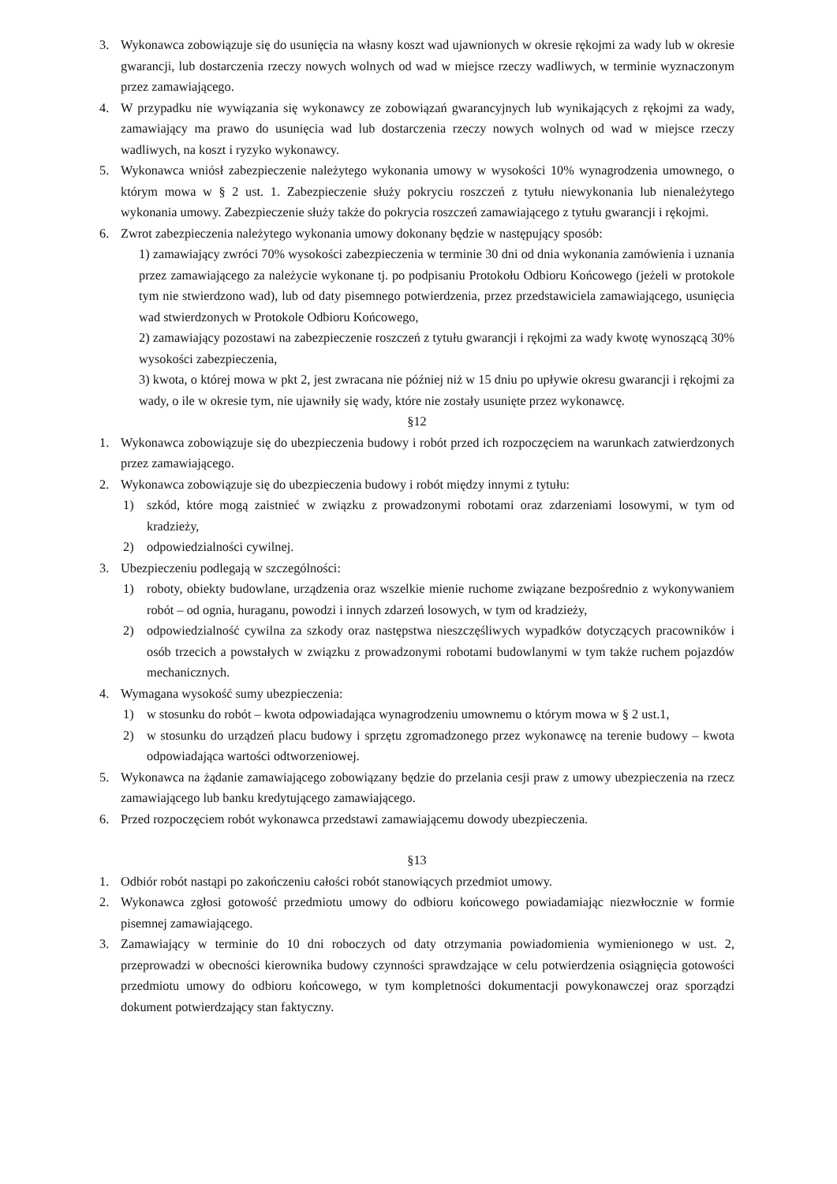3. Wykonawca zobowiązuje się do usunięcia na własny koszt wad ujawnionych w okresie rękojmi za wady lub w okresie gwarancji, lub dostarczenia rzeczy nowych wolnych od wad w miejsce rzeczy wadliwych, w terminie wyznaczonym przez zamawiającego.
4. W przypadku nie wywiązania się wykonawcy ze zobowiązań gwarancyjnych lub wynikających z rękojmi za wady, zamawiający ma prawo do usunięcia wad lub dostarczenia rzeczy nowych wolnych od wad w miejsce rzeczy wadliwych, na koszt i ryzyko wykonawcy.
5. Wykonawca wniósł zabezpieczenie należytego wykonania umowy w wysokości 10% wynagrodzenia umownego, o którym mowa w § 2 ust. 1. Zabezpieczenie służy pokryciu roszczeń z tytułu niewykonania lub nienależytego wykonania umowy. Zabezpieczenie służy także do pokrycia roszczeń zamawiającego z tytułu gwarancji i rękojmi.
6. Zwrot zabezpieczenia należytego wykonania umowy dokonany będzie w następujący sposób:
1) zamawiający zwróci 70% wysokości zabezpieczenia w terminie 30 dni od dnia wykonania zamówienia i uznania przez zamawiającego za należycie wykonane tj. po podpisaniu Protokołu Odbioru Końcowego (jeżeli w protokole tym nie stwierdzono wad), lub od daty pisemnego potwierdzenia, przez przedstawiciela zamawiającego, usunięcia wad stwierdzonych w Protokole Odbioru Końcowego,
2) zamawiający pozostawi na zabezpieczenie roszczeń z tytułu gwarancji i rękojmi za wady kwotę wynoszącą 30% wysokości zabezpieczenia,
3) kwota, o której mowa w pkt 2, jest zwracana nie później niż w 15 dniu po upływie okresu gwarancji i rękojmi za wady, o ile w okresie tym, nie ujawniły się wady, które nie zostały usunięte przez wykonawcę.
§12
1. Wykonawca zobowiązuje się do ubezpieczenia budowy i robót przed ich rozpoczęciem na warunkach zatwierdzonych przez zamawiającego.
2. Wykonawca zobowiązuje się do ubezpieczenia budowy i robót między innymi z tytułu:
1) szkód, które mogą zaistnieć w związku z prowadzonymi robotami oraz zdarzeniami losowymi, w tym od kradzieży,
2) odpowiedzialności cywilnej.
3. Ubezpieczeniu podlegają w szczególności:
1) roboty, obiekty budowlane, urządzenia oraz wszelkie mienie ruchome związane bezpośrednio z wykonywaniem robót – od ognia, huraganu, powodzi i innych zdarzeń losowych, w tym od kradzieży,
2) odpowiedzialność cywilna za szkody oraz następstwa nieszczęśliwych wypadków dotyczących pracowników i osób trzecich a powstałych w związku z prowadzonymi robotami budowlanymi w tym także ruchem pojazdów mechanicznych.
4. Wymagana wysokość sumy ubezpieczenia:
1) w stosunku do robót – kwota odpowiadająca wynagrodzeniu umownemu o którym mowa w § 2 ust.1,
2) w stosunku do urządzeń placu budowy i sprzętu zgromadzonego przez wykonawcę na terenie budowy – kwota odpowiadająca wartości odtworzeniowej.
5. Wykonawca na żądanie zamawiającego zobowiązany będzie do przelania cesji praw z umowy ubezpieczenia na rzecz zamawiającego lub banku kredytującego zamawiającego.
6. Przed rozpoczęciem robót wykonawca przedstawi zamawiającemu dowody ubezpieczenia.
§13
1. Odbiór robót nastąpi po zakończeniu całości robót stanowiących przedmiot umowy.
2. Wykonawca zgłosi gotowość przedmiotu umowy do odbioru końcowego powiadamiając niezwłocznie w formie pisemnej zamawiającego.
3. Zamawiający w terminie do 10 dni roboczych od daty otrzymania powiadomienia wymienionego w ust. 2, przeprowadzi w obecności kierownika budowy czynności sprawdzające w celu potwierdzenia osiągnięcia gotowości przedmiotu umowy do odbioru końcowego, w tym kompletności dokumentacji powykonawczej oraz sporządzi dokument potwierdzający stan faktyczny.